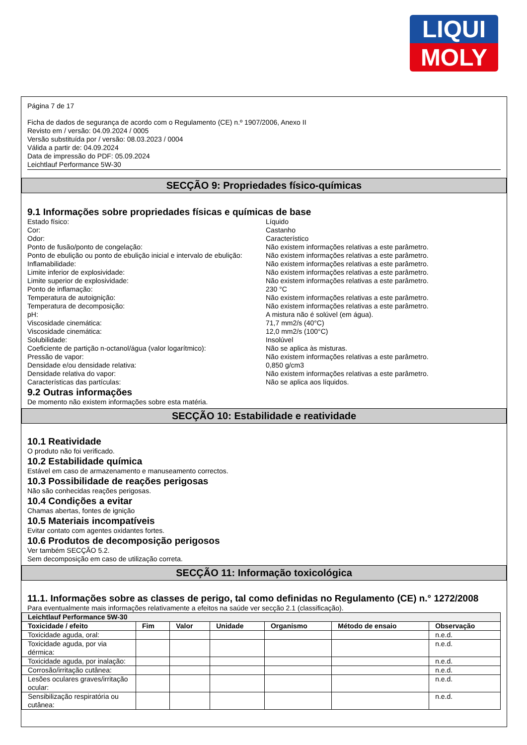LIQUI
MOLY
Página 7 de 17
Ficha de dados de segurança de acordo com o Regulamento (CE) n.º 1907/2006, Anexo II
Revisto em / versão: 04.09.2024 / 0005
Versão substituída por / versão: 08.03.2023 / 0004
Válida a partir de: 04.09.2024
Data de impressão do PDF: 05.09.2024
Leichtlauf Performance 5W-30
SECÇÃO 9: Propriedades físico-químicas
9.1 Informações sobre propriedades físicas e químicas de base
Estado físico: Líquido Cor: Castanho Odor: Característico Ponto de fusão/ponto de congelação: Não existem informações relativas a este parâmetro. Ponto de ebulição ou ponto de ebulição inicial e intervalo de ebulição: Não existem informações relativas a este parâmetro. Inflamabilidade: Não existem informações relativas a este parâmetro. Limite inferior de explosividade: Não existem informações relativas a este parâmetro. Limite superior de explosividade: Não existem informações relativas a este parâmetro. Ponto de inflamação: 230 °C Temperatura de autoignição: Não existem informações relativas a este parâmetro. Temperatura de decomposição: Não existem informações relativas a este parâmetro. pH: A mistura não é solúvel (em água). Viscosidade cinemática: 71,7 mm2/s (40°C) Viscosidade cinemática: 12,0 mm2/s (100°C) Solubilidade: Insolúvel Coeficiente de partição n-octanol/água (valor logarítmico): Não se aplica às misturas. Pressão de vapor: Não existem informações relativas a este parâmetro. Densidade e/ou densidade relativa: 0,850 g/cm3 Densidade relativa do vapor: Não existem informações relativas a este parâmetro. Características das partículas: Não se aplica aos líquidos.
9.2 Outras informações
De momento não existem informações sobre esta matéria.
SECÇÃO 10: Estabilidade e reatividade
10.1 Reatividade
O produto não foi verificado.
10.2 Estabilidade química
Estável em caso de armazenamento e manuseamento correctos.
10.3 Possibilidade de reações perigosas
Não são conhecidas reações perigosas.
10.4 Condições a evitar
Chamas abertas, fontes de ignição
10.5 Materiais incompatíveis
Evitar contato com agentes oxidantes fortes.
10.6 Produtos de decomposição perigosos
Ver também SECÇÃO 5.2.
Sem decomposição em caso de utilização correta.
SECÇÃO 11: Informação toxicológica
11.1. Informações sobre as classes de perigo, tal como definidas no Regulamento (CE) n.° 1272/2008
Para eventualmente mais informações relativamente a efeitos na saúde ver secção 2.1 (classificação).
| Leichtlauf Performance 5W-30 | | | | | | |
| --- | --- | --- | --- | --- | --- | --- |
| Toxicidade / efeito | Fim | Valor | Unidade | Organismo | Método de ensaio | Observação |
| Toxicidade aguda, oral: | | | | | | n.e.d. |
| Toxicidade aguda, por via dérmica: | | | | | | n.e.d. |
| Toxicidade aguda, por inalação: | | | | | | n.e.d. |
| Corrosão/irritação cutânea: | | | | | | n.e.d. |
| Lesões oculares graves/irritação ocular: | | | | | | n.e.d. |
| Sensibilização respiratória ou cutânea: | | | | | | n.e.d. |